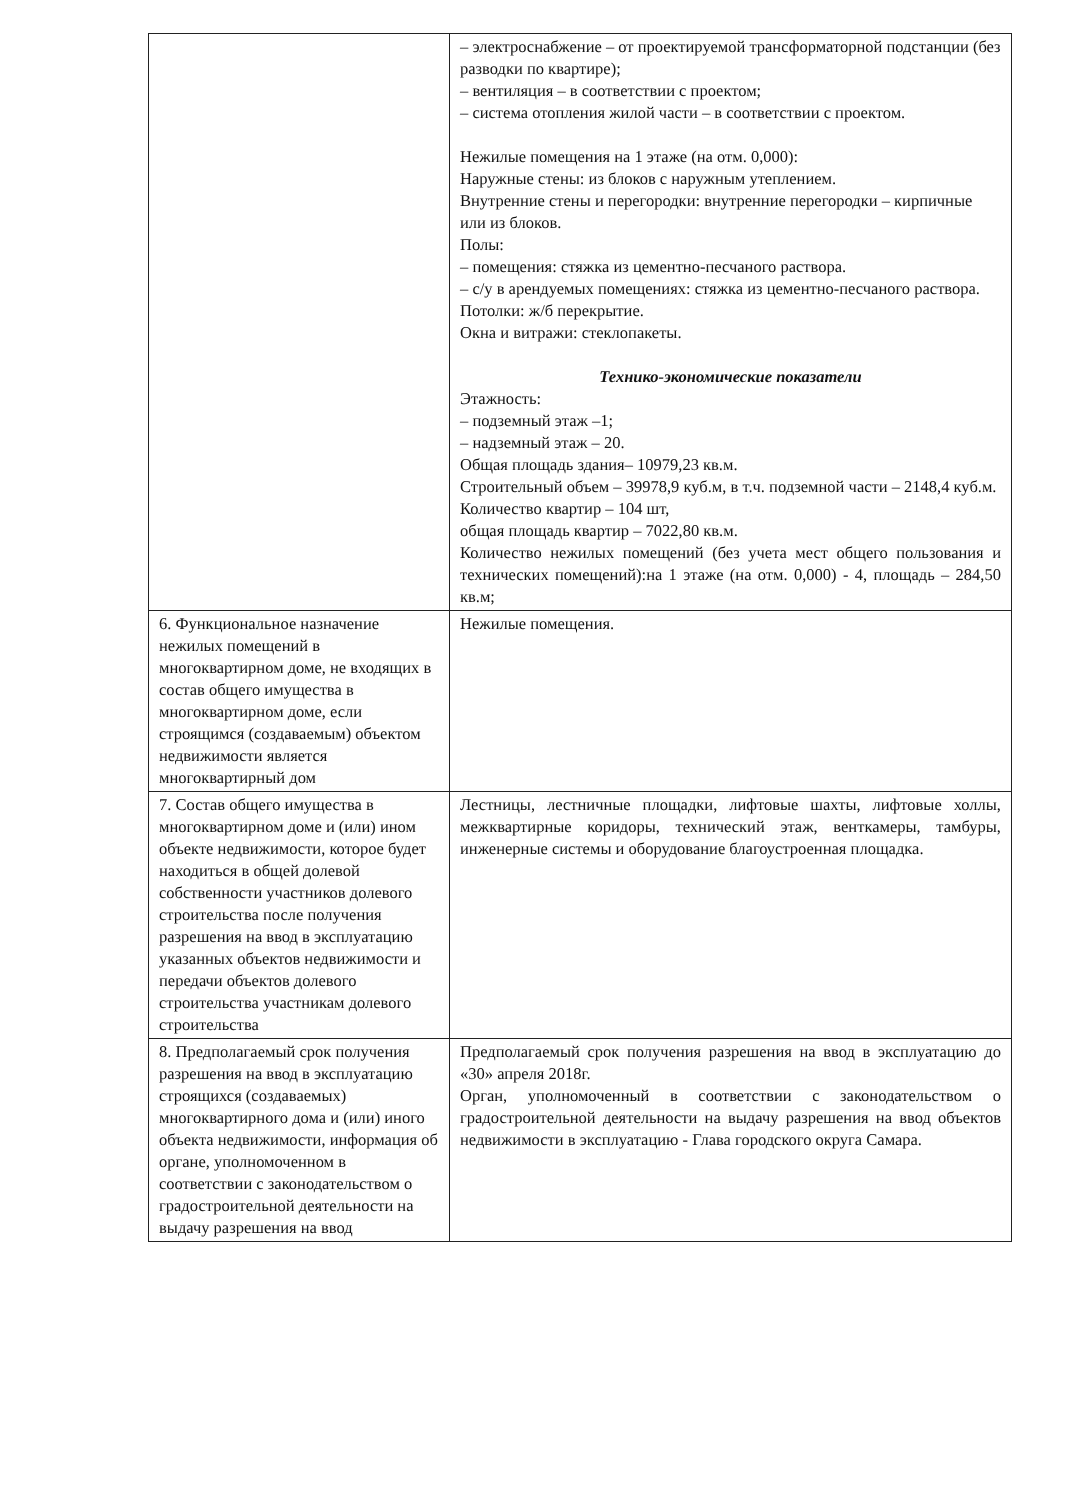| | – электроснабжение – от проектируемой трансформаторной подстанции (без разводки по квартире); – вентиляция – в соответствии с проектом; – система отопления жилой части – в соответствии с проектом. Нежилые помещения на 1 этаже (на отм. 0,000): Наружные стены: из блоков с наружным утеплением. Внутренние стены и перегородки: внутренние перегородки – кирпичные или из блоков. Полы: – помещения: стяжка из цементно-песчаного раствора. – с/у в арендуемых помещениях: стяжка из цементно-песчаного раствора. Потолки: ж/б перекрытие. Окна и витражи: стеклопакеты. Технико-экономические показатели Этажность: – подземный этаж –1; – надземный этаж – 20. Общая площадь здания– 10979,23 кв.м. Строительный объем – 39978,9 куб.м, в т.ч. подземной части – 2148,4 куб.м. Количество квартир – 104 шт, общая площадь квартир – 7022,80 кв.м. Количество нежилых помещений (без учета мест общего пользования и технических помещений):на 1 этаже (на отм. 0,000) - 4, площадь – 284,50 кв.м; |
| 6. Функциональное назначение нежилых помещений в многоквартирном доме, не входящих в состав общего имущества в многоквартирном доме, если строящимся (создаваемым) объектом недвижимости является многоквартирный дом | Нежилые помещения. |
| 7. Состав общего имущества в многоквартирном доме и (или) ином объекте недвижимости, которое будет находиться в общей долевой собственности участников долевого строительства после получения разрешения на ввод в эксплуатацию указанных объектов недвижимости и передачи объектов долевого строительства участникам долевого строительства | Лестницы, лестничные площадки, лифтовые шахты, лифтовые холлы, межквартирные коридоры, технический этаж, венткамеры, тамбуры, инженерные системы и оборудование благоустроенная площадка. |
| 8. Предполагаемый срок получения разрешения на ввод в эксплуатацию строящихся (создаваемых) многоквартирного дома и (или) иного объекта недвижимости, информация об органе, уполномоченном в соответствии с законодательством о градостроительной деятельности на выдачу разрешения на ввод | Предполагаемый срок получения разрешения на ввод в эксплуатацию до «30» апреля 2018г. Орган, уполномоченный в соответствии с законодательством о градостроительной деятельности на выдачу разрешения на ввод объектов недвижимости в эксплуатацию - Глава городского округа Самара. |